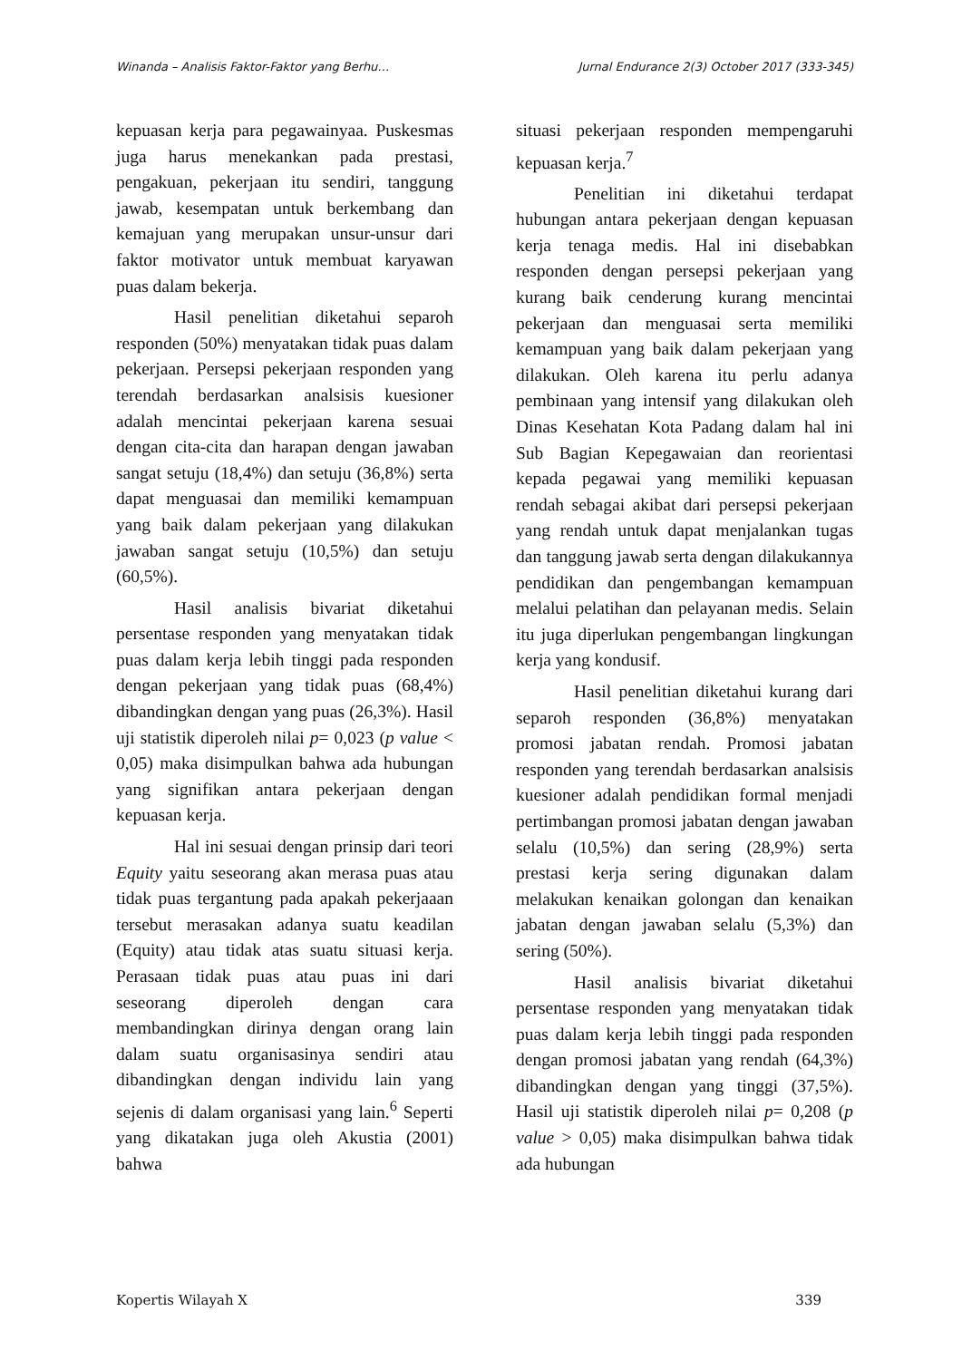Winanda – Analisis Faktor-Faktor yang Berhu… Jurnal Endurance 2(3) October 2017 (333-345)
kepuasan kerja para pegawainyaa. Puskesmas juga harus menekankan pada prestasi, pengakuan, pekerjaan itu sendiri, tanggung jawab, kesempatan untuk berkembang dan kemajuan yang merupakan unsur-unsur dari faktor motivator untuk membuat karyawan puas dalam bekerja.
Hasil penelitian diketahui separoh responden (50%) menyatakan tidak puas dalam pekerjaan. Persepsi pekerjaan responden yang terendah berdasarkan analsisis kuesioner adalah mencintai pekerjaan karena sesuai dengan cita-cita dan harapan dengan jawaban sangat setuju (18,4%) dan setuju (36,8%) serta dapat menguasai dan memiliki kemampuan yang baik dalam pekerjaan yang dilakukan jawaban sangat setuju (10,5%) dan setuju (60,5%).
Hasil analisis bivariat diketahui persentase responden yang menyatakan tidak puas dalam kerja lebih tinggi pada responden dengan pekerjaan yang tidak puas (68,4%) dibandingkan dengan yang puas (26,3%). Hasil uji statistik diperoleh nilai p= 0,023 (p value < 0,05) maka disimpulkan bahwa ada hubungan yang signifikan antara pekerjaan dengan kepuasan kerja.
Hal ini sesuai dengan prinsip dari teori Equity yaitu seseorang akan merasa puas atau tidak puas tergantung pada apakah pekerjaaan tersebut merasakan adanya suatu keadilan (Equity) atau tidak atas suatu situasi kerja. Perasaan tidak puas atau puas ini dari seseorang diperoleh dengan cara membandingkan dirinya dengan orang lain dalam suatu organisasinya sendiri atau dibandingkan dengan individu lain yang sejenis di dalam organisasi yang lain.<sup>6</sup> Seperti yang dikatakan juga oleh Akustia (2001) bahwa
situasi pekerjaan responden mempengaruhi kepuasan kerja.<sup>7</sup>
Penelitian ini diketahui terdapat hubungan antara pekerjaan dengan kepuasan kerja tenaga medis. Hal ini disebabkan responden dengan persepsi pekerjaan yang kurang baik cenderung kurang mencintai pekerjaan dan menguasai serta memiliki kemampuan yang baik dalam pekerjaan yang dilakukan. Oleh karena itu perlu adanya pembinaan yang intensif yang dilakukan oleh Dinas Kesehatan Kota Padang dalam hal ini Sub Bagian Kepegawaian dan reorientasi kepada pegawai yang memiliki kepuasan rendah sebagai akibat dari persepsi pekerjaan yang rendah untuk dapat menjalankan tugas dan tanggung jawab serta dengan dilakukannya pendidikan dan pengembangan kemampuan melalui pelatihan dan pelayanan medis. Selain itu juga diperlukan pengembangan lingkungan kerja yang kondusif.
Hasil penelitian diketahui kurang dari separoh responden (36,8%) menyatakan promosi jabatan rendah. Promosi jabatan responden yang terendah berdasarkan analsisis kuesioner adalah pendidikan formal menjadi pertimbangan promosi jabatan dengan jawaban selalu (10,5%) dan sering (28,9%) serta prestasi kerja sering digunakan dalam melakukan kenaikan golongan dan kenaikan jabatan dengan jawaban selalu (5,3%) dan sering (50%).
Hasil analisis bivariat diketahui persentase responden yang menyatakan tidak puas dalam kerja lebih tinggi pada responden dengan promosi jabatan yang rendah (64,3%) dibandingkan dengan yang tinggi (37,5%). Hasil uji statistik diperoleh nilai p= 0,208 (p value > 0,05) maka disimpulkan bahwa tidak ada hubungan
Kopertis Wilayah X 339